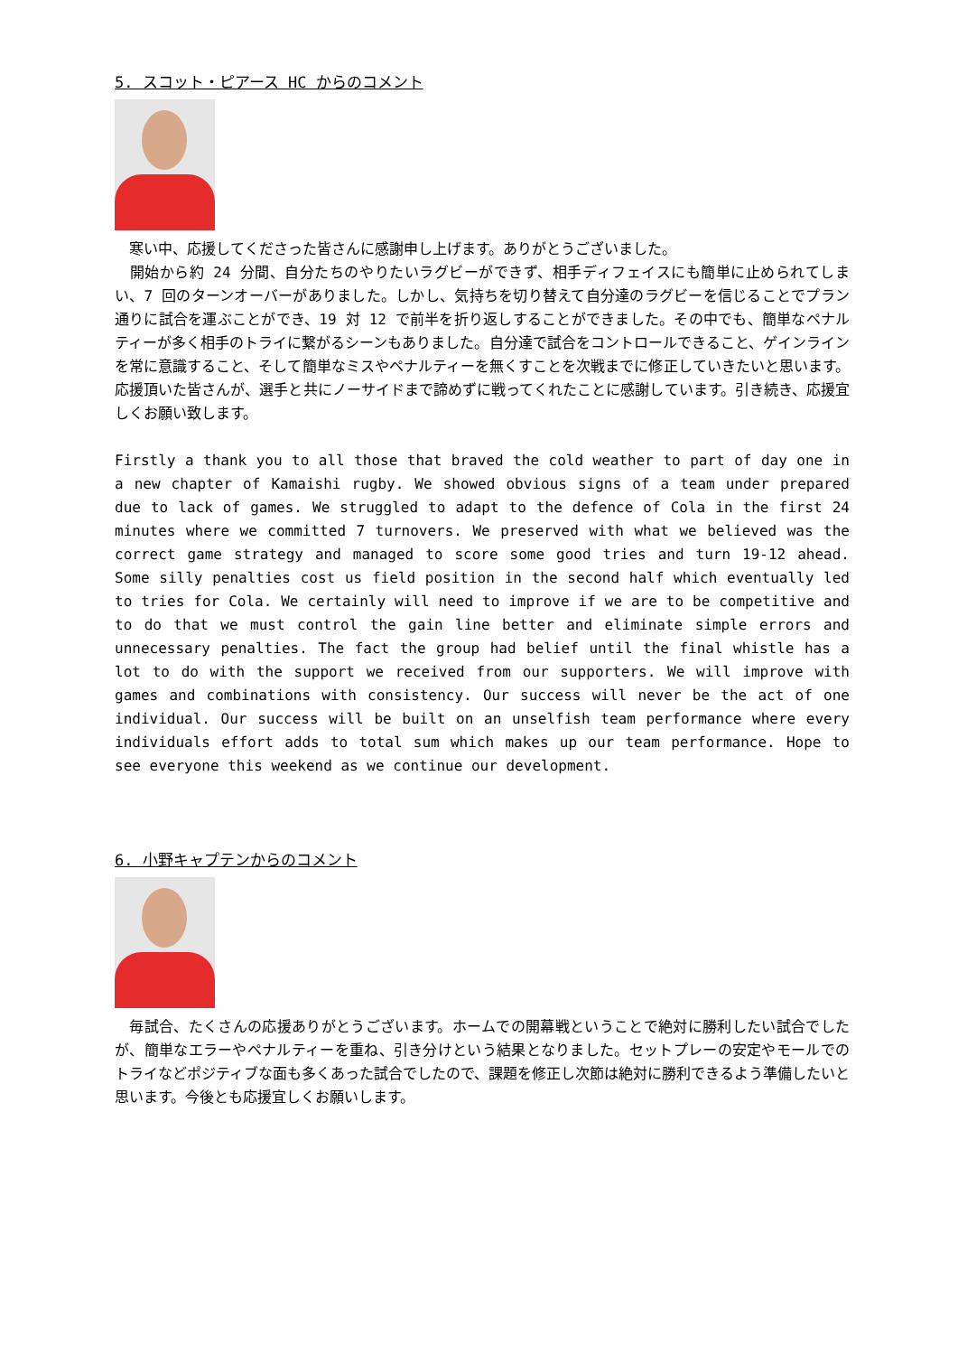5. スコット・ピアース HC からのコメント
　寒い中、応援してくださった皆さんに感謝申し上げます。ありがとうございました。
　開始から約 24 分間、自分たちのやりたいラグビーができず、相手ディフェイスにも簡単に止められてしまい、7 回のターンオーバーがありました。しかし、気持ちを切り替えて自分達のラグビーを信じることでプラン通りに試合を運ぶことができ、19 対 12 で前半を折り返しすることができました。その中でも、簡単なペナルティーが多く相手のトライに繋がるシーンもありました。自分達で試合をコントロールできること、ゲインラインを常に意識すること、そして簡単なミスやペナルティーを無くすことを次戦までに修正していきたいと思います。応援頂いた皆さんが、選手と共にノーサイドまで諦めずに戦ってくれたことに感謝しています。引き続き、応援宜しくお願い致します。
Firstly a thank you to all those that braved the cold weather to part of day one in a new chapter of Kamaishi rugby. We showed obvious signs of a team under prepared due to lack of games. We struggled to adapt to the defence of Cola in the first 24 minutes where we committed 7 turnovers. We preserved with what we believed was the correct game strategy and managed to score some good tries and turn 19-12 ahead. Some silly penalties cost us field position in the second half which eventually led to tries for Cola. We certainly will need to improve if we are to be competitive and to do that we must control the gain line better and eliminate simple errors and unnecessary penalties. The fact the group had belief until the final whistle has a lot to do with the support we received from our supporters. We will improve with games and combinations with consistency. Our success will never be the act of one individual. Our success will be built on an unselfish team performance where every individuals effort adds to total sum which makes up our team performance. Hope to see everyone this weekend as we continue our development.
6. 小野キャプテンからのコメント
　毎試合、たくさんの応援ありがとうございます。ホームでの開幕戦ということで絶対に勝利したい試合でしたが、簡単なエラーやペナルティーを重ね、引き分けという結果となりました。セットプレーの安定やモールでのトライなどポジティブな面も多くあった試合でしたので、課題を修正し次節は絶対に勝利できるよう準備したいと思います。今後とも応援宜しくお願いします。